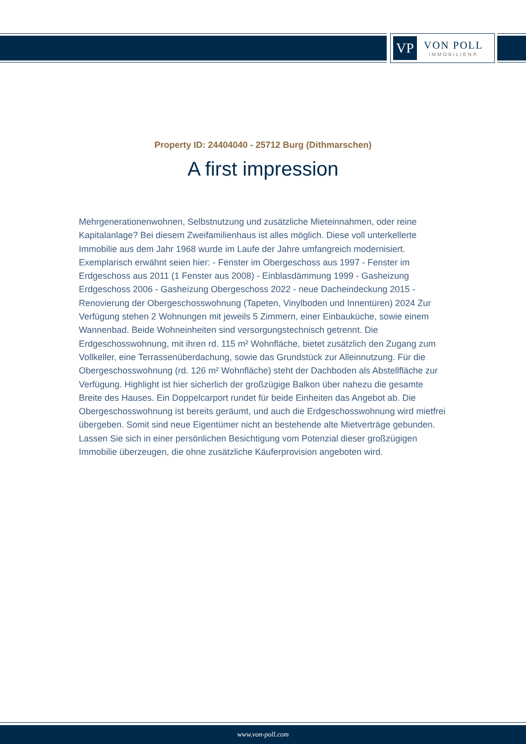VP
VON POLL
IMMOBILIEN®
Property ID: 24404040 - 25712 Burg (Dithmarschen)
A first impression
Mehrgenerationenwohnen, Selbstnutzung und zusätzliche Mieteinnahmen, oder reine Kapitalanlage? Bei diesem Zweifamilienhaus ist alles möglich. Diese voll unterkellerte Immobilie aus dem Jahr 1968 wurde im Laufe der Jahre umfangreich modernisiert. Exemplarisch erwähnt seien hier: - Fenster im Obergeschoss aus 1997 - Fenster im Erdgeschoss aus 2011 (1 Fenster aus 2008) - Einblasdämmung 1999 - Gasheizung Erdgeschoss 2006 - Gasheizung Obergeschoss 2022 - neue Dacheindeckung 2015 - Renovierung der Obergeschosswohnung (Tapeten, Vinylboden und Innentüren) 2024 Zur Verfügung stehen 2 Wohnungen mit jeweils 5 Zimmern, einer Einbauküche, sowie einem Wannenbad. Beide Wohneinheiten sind versorgungstechnisch getrennt. Die Erdgeschosswohnung, mit ihren rd. 115 m² Wohnfläche, bietet zusätzlich den Zugang zum Vollkeller, eine Terrassenüberdachung, sowie das Grundstück zur Alleinnutzung. Für die Obergeschosswohnung (rd. 126 m² Wohnfläche) steht der Dachboden als Abstellfläche zur Verfügung. Highlight ist hier sicherlich der großzügige Balkon über nahezu die gesamte Breite des Hauses. Ein Doppelcarport rundet für beide Einheiten das Angebot ab. Die Obergeschosswohnung ist bereits geräumt, und auch die Erdgeschosswohnung wird mietfrei übergeben. Somit sind neue Eigentümer nicht an bestehende alte Mietverträge gebunden. Lassen Sie sich in einer persönlichen Besichtigung vom Potenzial dieser großzügigen Immobilie überzeugen, die ohne zusätzliche Käuferprovision angeboten wird.
www.von-poll.com